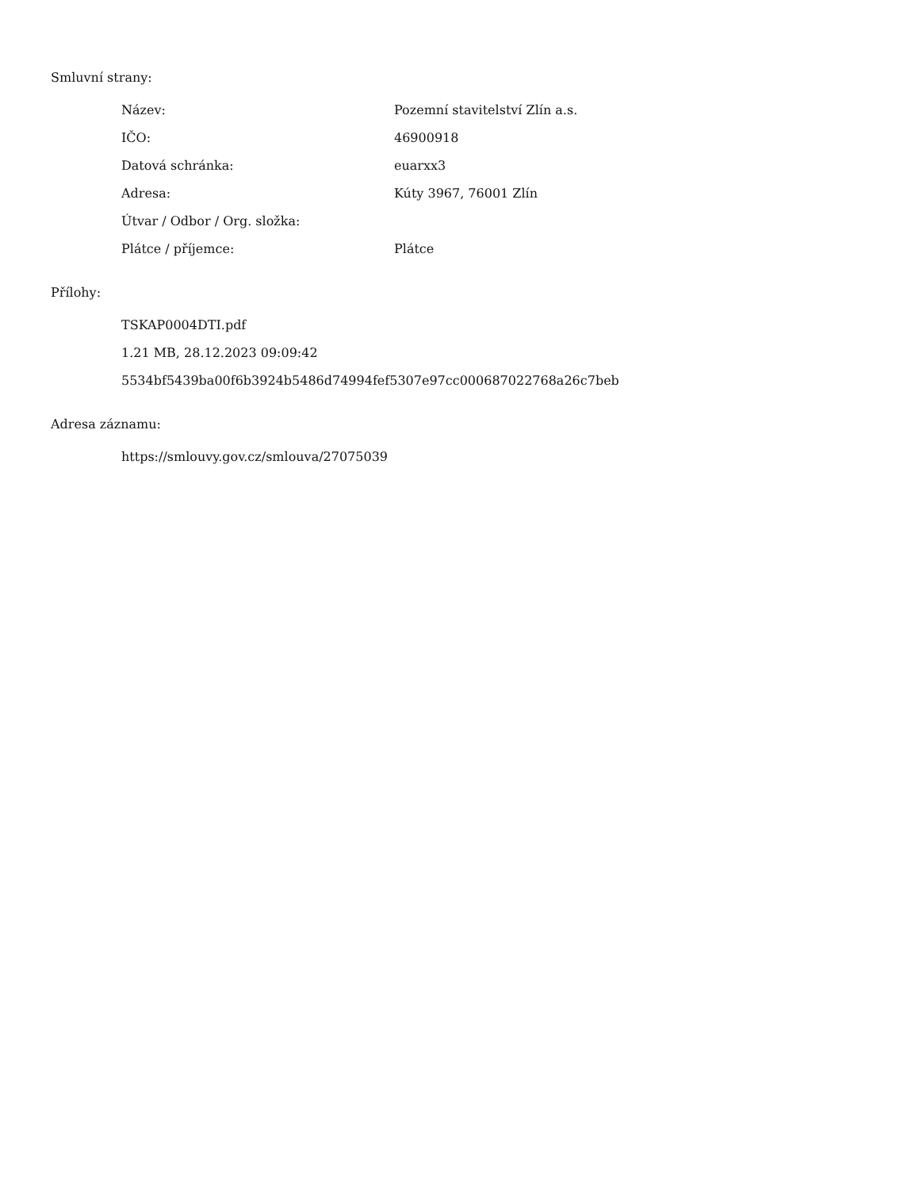Smluvní strany:
| Název: | Pozemní stavitelství Zlín a.s. |
| IČO: | 46900918 |
| Datová schránka: | euarxx3 |
| Adresa: | Kúty 3967, 76001 Zlín |
| Útvar / Odbor / Org. složka: | |
| Plátce / příjemce: | Plátce |
Přílohy:
TSKAP0004DTI.pdf
1.21 MB, 28.12.2023 09:09:42
5534bf5439ba00f6b3924b5486d74994fef5307e97cc000687022768a26c7beb
Adresa záznamu:
https://smlouvy.gov.cz/smlouva/27075039